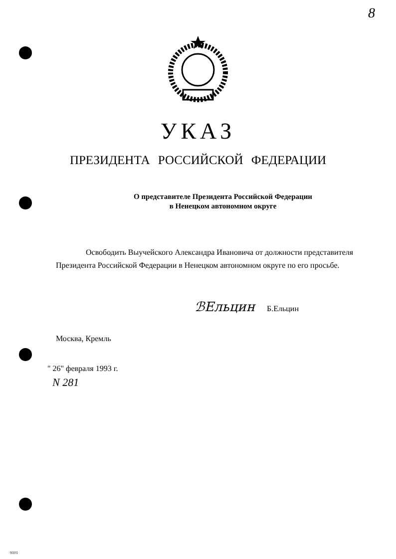8
УКАЗ
ПРЕЗИДЕНТА РОССИЙСКОЙ ФЕДЕРАЦИИ
О представителе Президента Российской Федерации
в Ненецком автономном округе
Освободить Выучейского Александра Ивановича от должности представителя Президента Российской Федерации в Ненецком автономном округе по его просьбе.
ℬЕльцин Б.Ельцин
Москва, Кремль
" 26" февраля 1993 г.
N 281
9101